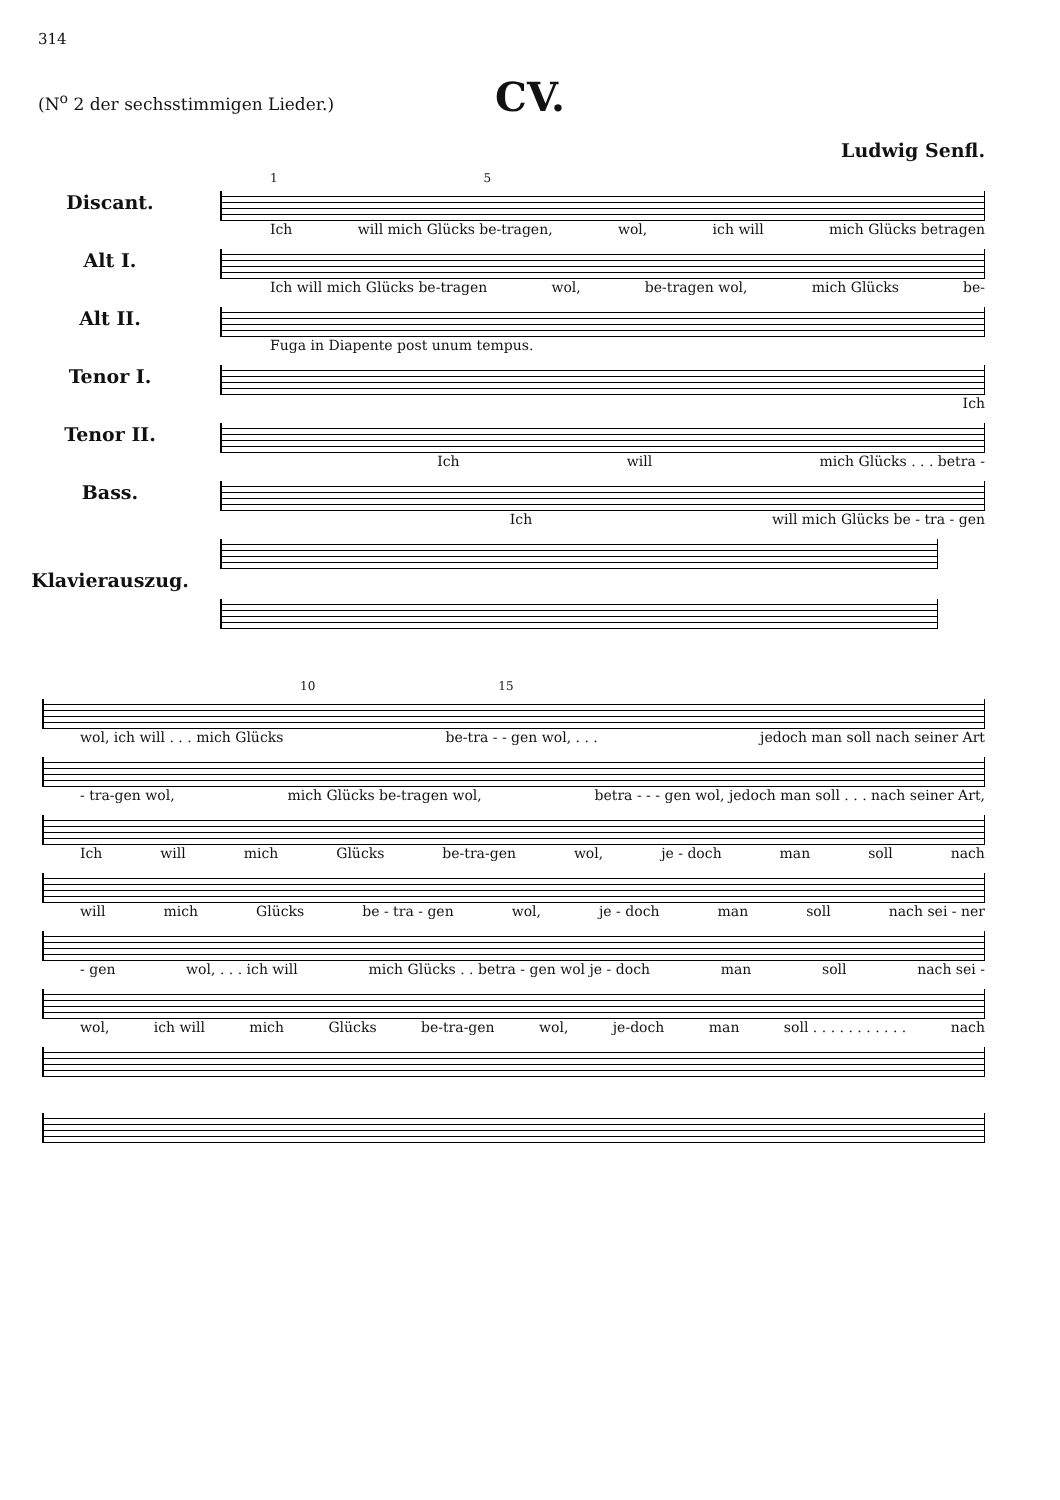314
CV.
(N<sup>o</sup> 2 der sechsstimmigen Lieder.)
Ludwig Senfl.
1 5
Discant.
Ich will mich Glücks be-tragen, wol, ich will mich Glücks betragen
Alt I.
Ich will mich Glücks be-tragen wol, be-tragen wol, mich Glücks be-
Alt II.
Fuga in Diapente post unum tempus.
Tenor I.
Ich
Tenor II.
Ich will mich Glücks . . . betra -
Bass.
Ich will mich Glücks be - tra - gen
Klavierauszug.
10 15
wol, ich will . . . mich Glücks be-tra - - gen wol, . . . jedoch man soll nach seiner Art
- tra-gen wol, mich Glücks be-tragen wol, betra - - - gen wol, jedoch man soll . . . nach seiner Art,
Ich will mich Glücks be-tra-gen wol, je - doch man soll nach
will mich Glücks be - tra - gen wol, je - doch man soll nach sei - ner
- gen wol, . . . ich will mich Glücks . . betra - gen wol je - doch man soll nach sei -
wol, ich will mich Glücks be-tra-gen wol, je-doch man soll . . . . . . . . . . . nach